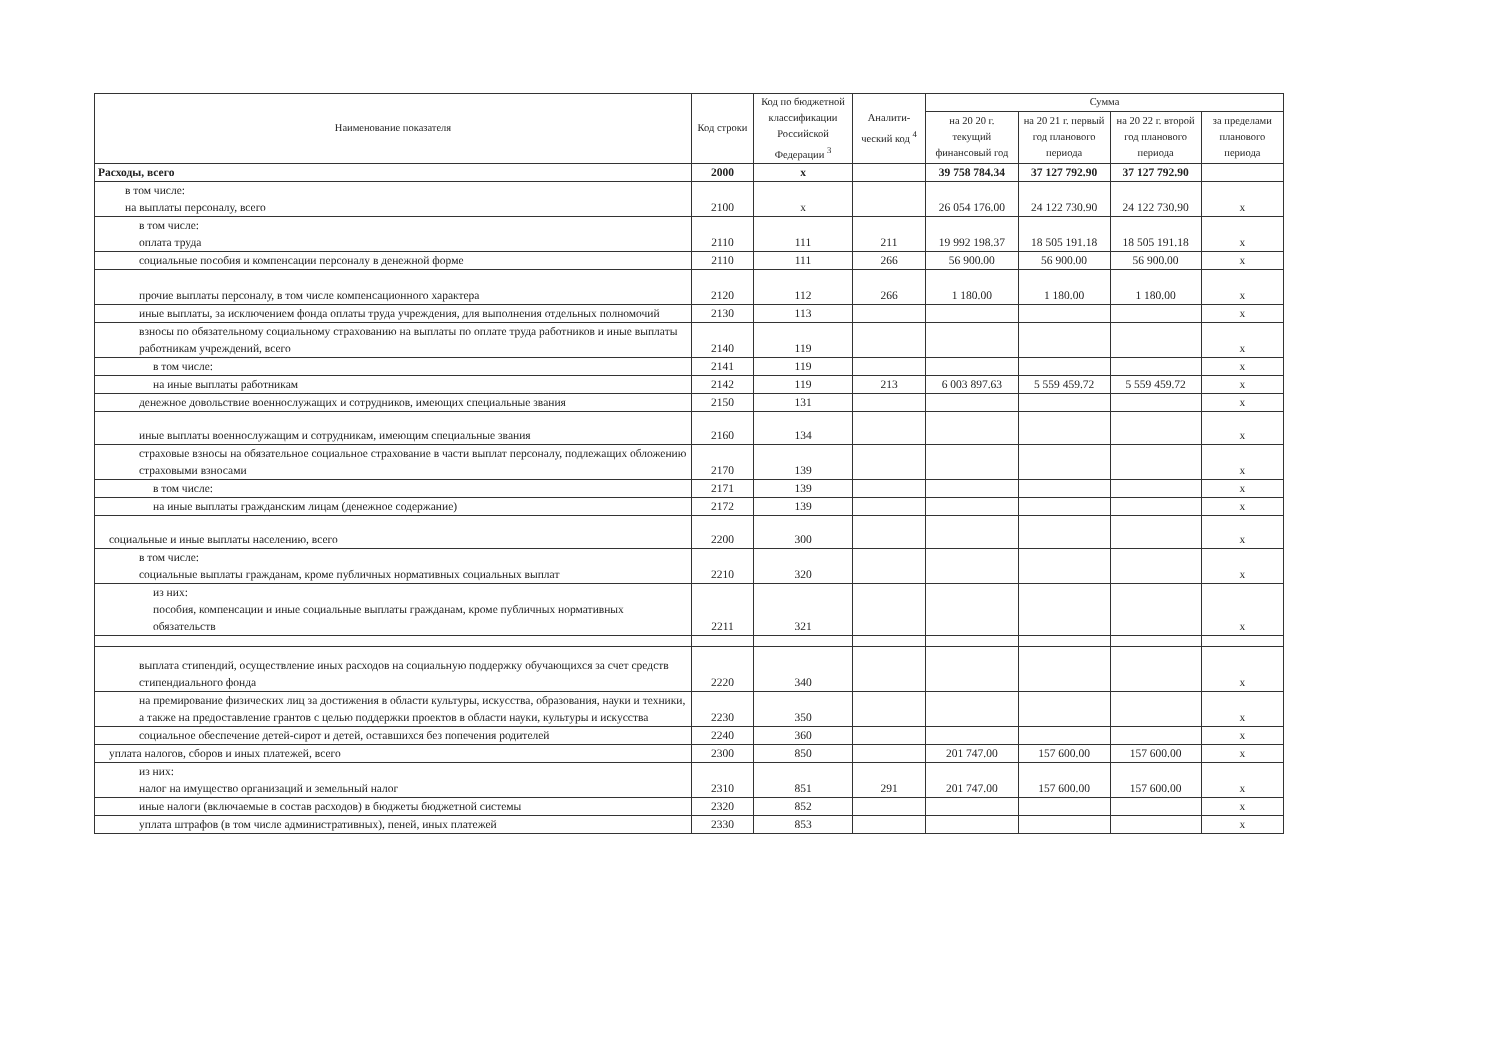| Наименование показателя | Код строки | Код по бюджетной классификации Российской Федерации <sup>3</sup> | Аналити-ческий код <sup>4</sup> | Сумма | | | |
| --- | --- | --- | --- | --- | --- | --- | --- |
| | | | | на 20 20 г. текущий финансовый год | на 20 21 г. первый год планового периода | на 20 22 г. второй год планового периода | за пределами планового периода |
| Расходы, всего | 2000 | x | | 39 758 784.34 | 37 127 792.90 | 37 127 792.90 | |
| в том числе: на выплаты персоналу, всего | 2100 | x | | 26 054 176.00 | 24 122 730.90 | 24 122 730.90 | x |
| в том числе: оплата труда | 2110 | 111 | 211 | 19 992 198.37 | 18 505 191.18 | 18 505 191.18 | x |
| социальные пособия и компенсации персоналу в денежной форме | 2110 | 111 | 266 | 56 900.00 | 56 900.00 | 56 900.00 | x |
| прочие выплаты персоналу, в том числе компенсационного характера | 2120 | 112 | 266 | 1 180.00 | 1 180.00 | 1 180.00 | x |
| иные выплаты, за исключением фонда оплаты труда учреждения, для выполнения отдельных полномочий | 2130 | 113 | | | | | x |
| взносы по обязательному социальному страхованию на выплаты по оплате труда работников и иные выплаты работникам учреждений, всего | 2140 | 119 | | | | | x |
| в том числе: | 2141 | 119 | | | | | x |
| на иные выплаты работникам | 2142 | 119 | 213 | 6 003 897.63 | 5 559 459.72 | 5 559 459.72 | x |
| денежное довольствие военнослужащих и сотрудников, имеющих специальные звания | 2150 | 131 | | | | | x |
| иные выплаты военнослужащим и сотрудникам, имеющим специальные звания | 2160 | 134 | | | | | x |
| страховые взносы на обязательное социальное страхование в части выплат персоналу, подлежащих обложению страховыми взносами | 2170 | 139 | | | | | x |
| в том числе: | 2171 | 139 | | | | | x |
| на иные выплаты гражданским лицам (денежное содержание) | 2172 | 139 | | | | | x |
| социальные и иные выплаты населению, всего | 2200 | 300 | | | | | x |
| в том числе: социальные выплаты гражданам, кроме публичных нормативных социальных выплат | 2210 | 320 | | | | | x |
| из них: пособия, компенсации и иные социальные выплаты гражданам, кроме публичных нормативных обязательств | 2211 | 321 | | | | | x |
| выплата стипендий, осуществление иных расходов на социальную поддержку обучающихся за счет средств стипендиального фонда | 2220 | 340 | | | | | x |
| на премирование физических лиц за достижения в области культуры, искусства, образования, науки и техники, а также на предоставление грантов с целью поддержки проектов в области науки, культуры и искусства | 2230 | 350 | | | | | x |
| социальное обеспечение детей-сирот и детей, оставшихся без попечения родителей | 2240 | 360 | | | | | x |
| уплата налогов, сборов и иных платежей, всего | 2300 | 850 | | 201 747.00 | 157 600.00 | 157 600.00 | x |
| из них: налог на имущество организаций и земельный налог | 2310 | 851 | 291 | 201 747.00 | 157 600.00 | 157 600.00 | x |
| иные налоги (включаемые в состав расходов) в бюджеты бюджетной системы | 2320 | 852 | | | | | x |
| уплата штрафов (в том числе административных), пеней, иных платежей | 2330 | 853 | | | | | x |